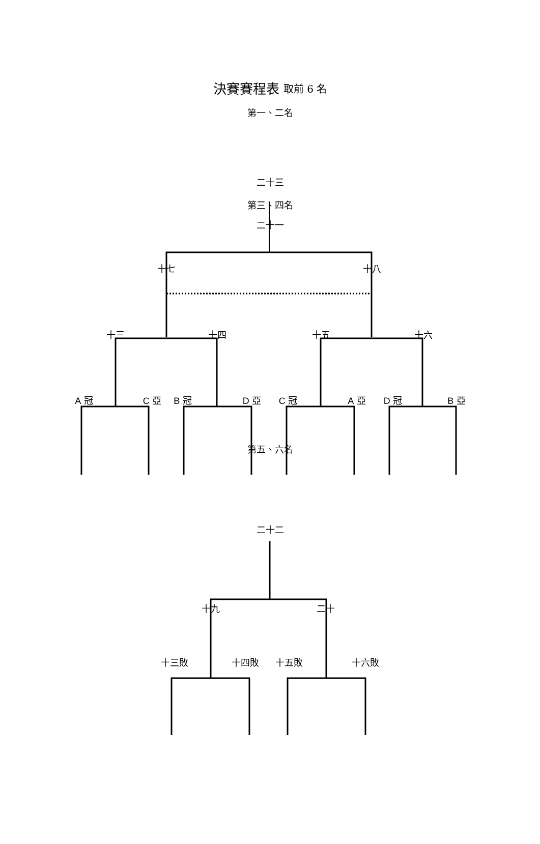決賽賽程表 取前 6 名
第一、二名
二十三
第三、四名
二十一
十七 十八
十三 十四 十五 十六
A 冠 C 亞 B 冠 D 亞 C 冠 A 亞 D 冠 B 亞
第五、六名
二十二
十九 二十
十三敗 十四敗 十五敗 十六敗